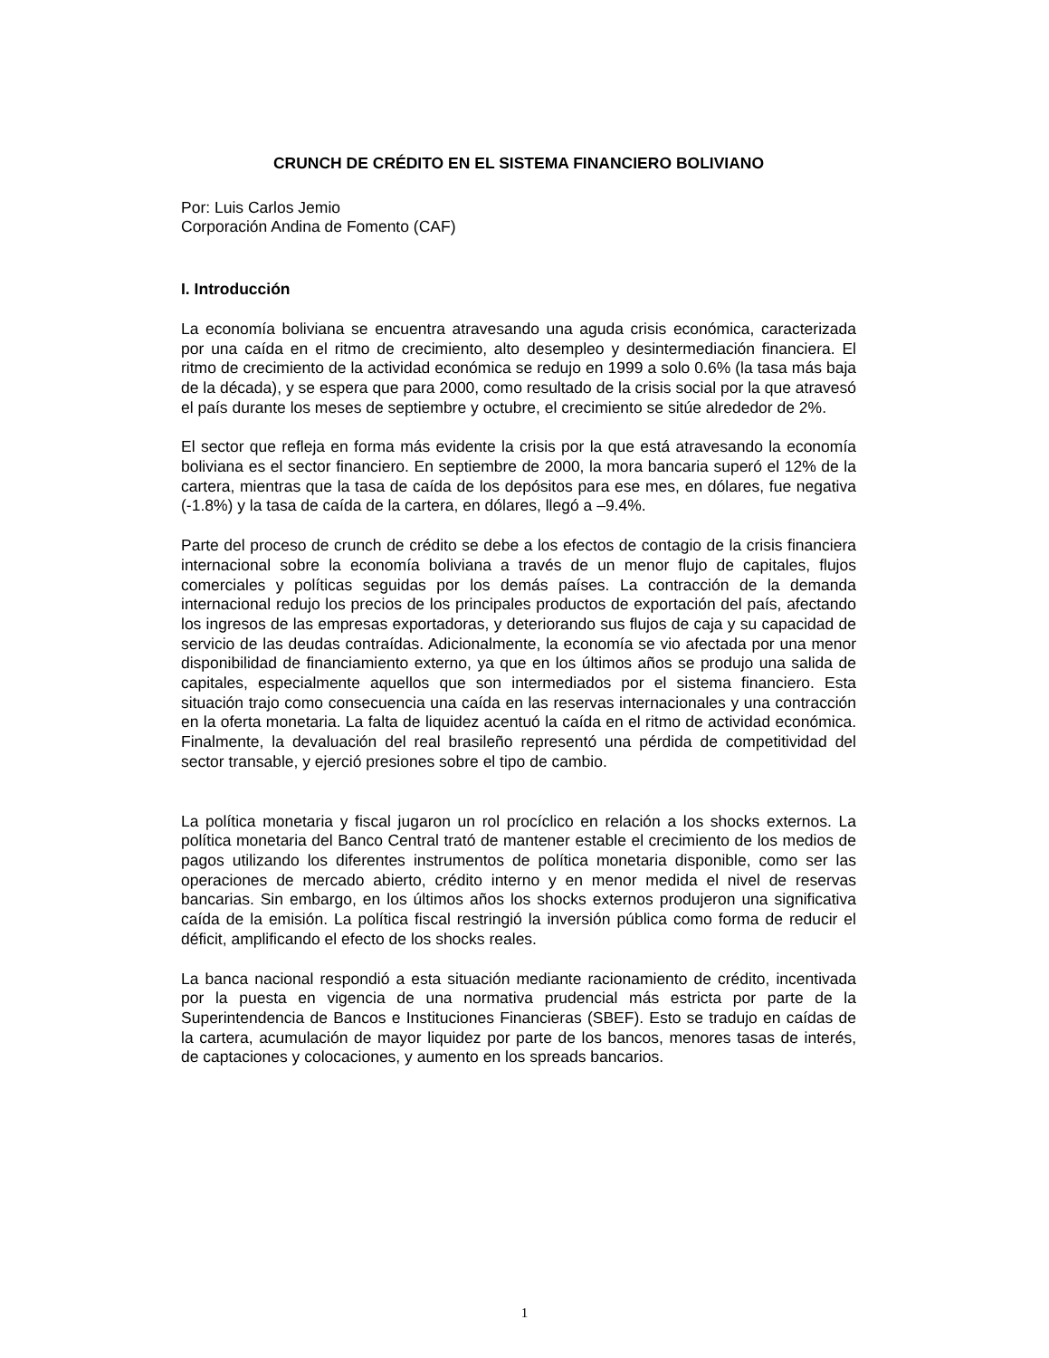CRUNCH DE CRÉDITO EN EL SISTEMA FINANCIERO BOLIVIANO
Por: Luis Carlos Jemio
Corporación Andina de Fomento (CAF)
I. Introducción
La economía boliviana se encuentra atravesando una aguda crisis económica, caracterizada por una caída en el ritmo de crecimiento, alto desempleo y desintermediación financiera. El ritmo de crecimiento de la actividad económica se redujo en 1999 a solo 0.6% (la tasa más baja de la década), y se espera que para 2000, como resultado de la crisis social por la que atravesó el país durante los meses de septiembre y octubre, el crecimiento se sitúe alrededor de 2%.
El sector que refleja en forma más evidente la crisis por la que está atravesando la economía boliviana es el sector financiero. En septiembre de 2000, la mora bancaria superó el 12% de la cartera, mientras que la tasa de caída de los depósitos para ese mes, en dólares, fue negativa (-1.8%) y la tasa de caída de la cartera, en dólares, llegó a –9.4%.
Parte del proceso de crunch de crédito se debe a los efectos de contagio de la crisis financiera internacional sobre la economía boliviana a través de un menor flujo de capitales, flujos comerciales y políticas seguidas por los demás países. La contracción de la demanda internacional redujo los precios de los principales productos de exportación del país, afectando los ingresos de las empresas exportadoras, y deteriorando sus flujos de caja y su capacidad de servicio de las deudas contraídas. Adicionalmente, la economía se vio afectada por una menor disponibilidad de financiamiento externo, ya que en los últimos años se produjo una salida de capitales, especialmente aquellos que son intermediados por el sistema financiero. Esta situación trajo como consecuencia una caída en las reservas internacionales y una contracción en la oferta monetaria. La falta de liquidez acentuó la caída en el ritmo de actividad económica. Finalmente, la devaluación del real brasileño representó una pérdida de competitividad del sector transable, y ejerció presiones sobre el tipo de cambio.
La política monetaria y fiscal jugaron un rol procíclico en relación a los shocks externos. La política monetaria del Banco Central trató de mantener estable el crecimiento de los medios de pagos utilizando los diferentes instrumentos de política monetaria disponible, como ser las operaciones de mercado abierto, crédito interno y en menor medida el nivel de reservas bancarias. Sin embargo, en los últimos años los shocks externos produjeron una significativa caída de la emisión. La política fiscal restringió la inversión pública como forma de reducir el déficit, amplificando el efecto de los shocks reales.
La banca nacional respondió a esta situación mediante racionamiento de crédito, incentivada por la puesta en vigencia de una normativa prudencial más estricta por parte de la Superintendencia de Bancos e Instituciones Financieras (SBEF). Esto se tradujo en caídas de la cartera, acumulación de mayor liquidez por parte de los bancos, menores tasas de interés, de captaciones y colocaciones, y aumento en los spreads bancarios.
1